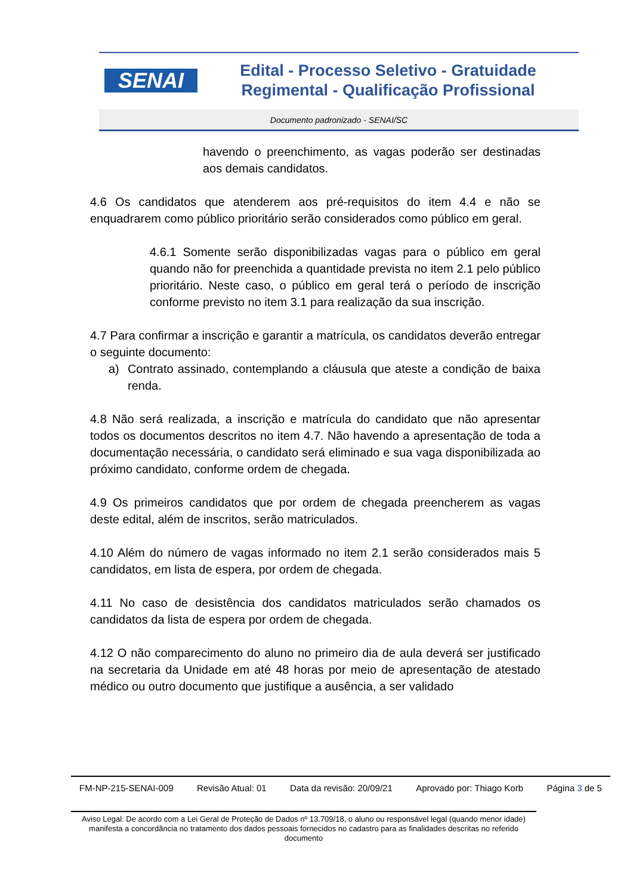SENAI
Edital - Processo Seletivo - Gratuidade
Regimental - Qualificação Profissional
Documento padronizado - SENAI/SC
havendo o preenchimento, as vagas poderão ser destinadas aos demais candidatos.
4.6 Os candidatos que atenderem aos pré-requisitos do item 4.4 e não se enquadrarem como público prioritário serão considerados como público em geral.
4.6.1 Somente serão disponibilizadas vagas para o público em geral quando não for preenchida a quantidade prevista no item 2.1 pelo público prioritário. Neste caso, o público em geral terá o período de inscrição conforme previsto no item 3.1 para realização da sua inscrição.
4.7 Para confirmar a inscrição e garantir a matrícula, os candidatos deverão entregar o seguinte documento:
a) Contrato assinado, contemplando a cláusula que ateste a condição de baixa renda.
4.8 Não será realizada, a inscrição e matrícula do candidato que não apresentar todos os documentos descritos no item 4.7. Não havendo a apresentação de toda a documentação necessária, o candidato será eliminado e sua vaga disponibilizada ao próximo candidato, conforme ordem de chegada.
4.9 Os primeiros candidatos que por ordem de chegada preencherem as vagas deste edital, além de inscritos, serão matriculados.
4.10 Além do número de vagas informado no item 2.1 serão considerados mais 5 candidatos, em lista de espera, por ordem de chegada.
4.11 No caso de desistência dos candidatos matriculados serão chamados os candidatos da lista de espera por ordem de chegada.
4.12 O não comparecimento do aluno no primeiro dia de aula deverá ser justificado na secretaria da Unidade em até 48 horas por meio de apresentação de atestado médico ou outro documento que justifique a ausência, a ser validado
FM-NP-215-SENAI-009 Revisão Atual: 01 Data da revisão: 20/09/21 Aprovado por: Thiago Korb Página 3 de 5
Aviso Legal: De acordo com a Lei Geral de Proteção de Dados nº 13.709/18, o aluno ou responsável legal (quando menor idade) manifesta a concordância no tratamento dos dados pessoais fornecidos no cadastro para as finalidades descritas no referido documento